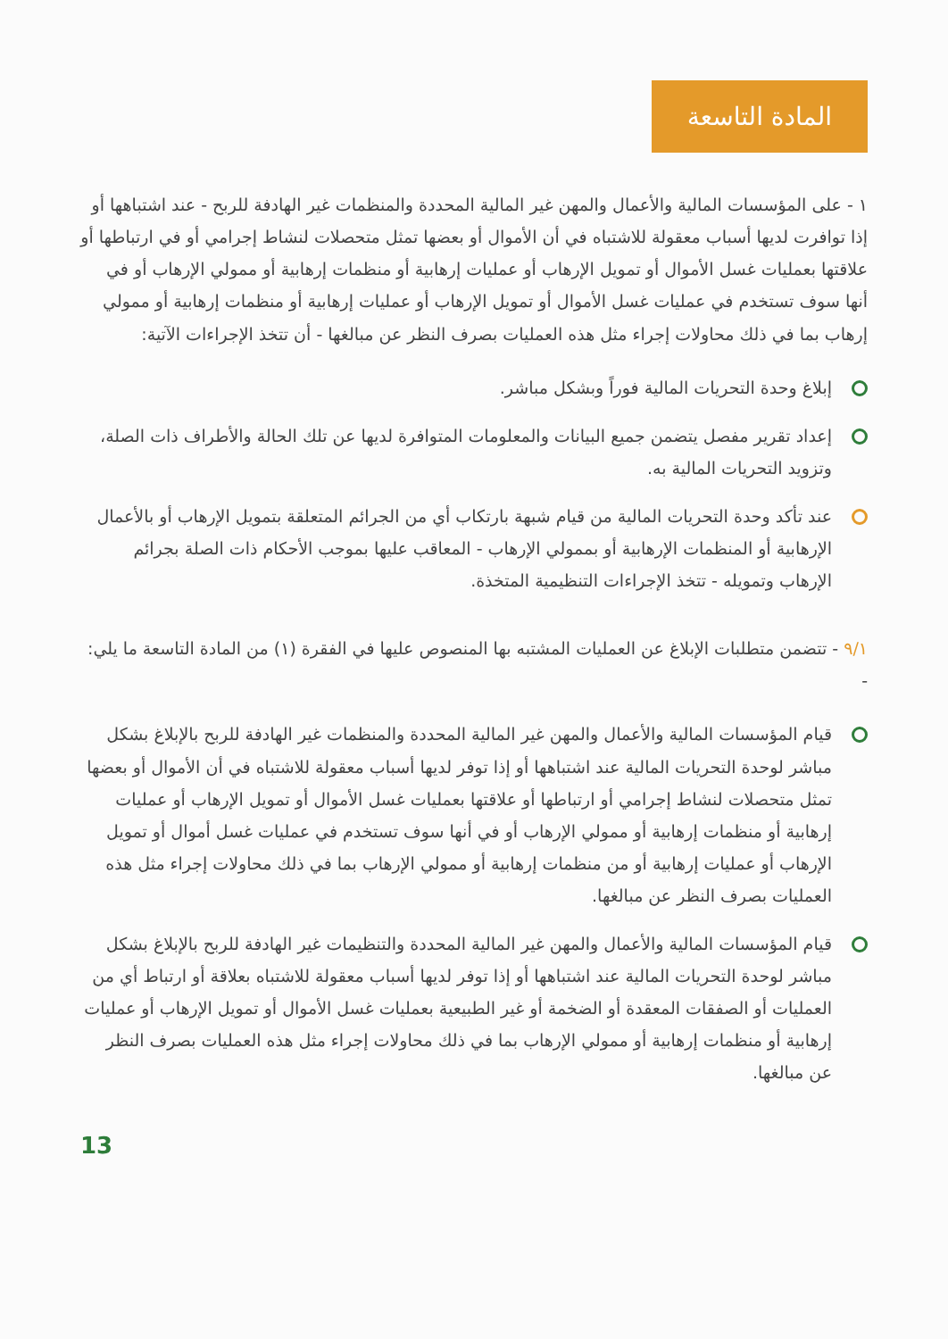المادة التاسعة
١ - على المؤسسات المالية والأعمال والمهن غير المالية المحددة والمنظمات غير الهادفة للربح - عند اشتباهها أو إذا توافرت لديها أسباب معقولة للاشتباه في أن الأموال أو بعضها تمثل متحصلات لنشاط إجرامي أو في ارتباطها أو علاقتها بعمليات غسل الأموال أو تمويل الإرهاب أو عمليات إرهابية أو منظمات إرهابية أو ممولي الإرهاب أو في أنها سوف تستخدم في عمليات غسل الأموال أو تمويل الإرهاب أو عمليات إرهابية أو منظمات إرهابية أو ممولي إرهاب بما في ذلك محاولات إجراء مثل هذه العمليات بصرف النظر عن مبالغها - أن تتخذ الإجراءات الآتية:
إبلاغ وحدة التحريات المالية فوراً وبشكل مباشر.
إعداد تقرير مفصل يتضمن جميع البيانات والمعلومات المتوافرة لديها عن تلك الحالة والأطراف ذات الصلة، وتزويد التحريات المالية به.
عند تأكد وحدة التحريات المالية من قيام شبهة بارتكاب أي من الجرائم المتعلقة بتمويل الإرهاب أو بالأعمال الإرهابية أو المنظمات الإرهابية أو بممولي الإرهاب - المعاقب عليها بموجب الأحكام ذات الصلة بجرائم الإرهاب وتمويله - تتخذ الإجراءات التنظيمية المتخذة.
٩/١ - تتضمن متطلبات الإبلاغ عن العمليات المشتبه بها المنصوص عليها في الفقرة (١) من المادة التاسعة ما يلي: -
قيام المؤسسات المالية والأعمال والمهن غير المالية المحددة والمنظمات غير الهادفة للربح بالإبلاغ بشكل مباشر لوحدة التحريات المالية عند اشتباهها أو إذا توفر لديها أسباب معقولة للاشتباه في أن الأموال أو بعضها تمثل متحصلات لنشاط إجرامي أو ارتباطها أو علاقتها بعمليات غسل الأموال أو تمويل الإرهاب أو عمليات إرهابية أو منظمات إرهابية أو ممولي الإرهاب أو في أنها سوف تستخدم في عمليات غسل أموال أو تمويل الإرهاب أو عمليات إرهابية أو من منظمات إرهابية أو ممولي الإرهاب بما في ذلك محاولات إجراء مثل هذه العمليات بصرف النظر عن مبالغها.
قيام المؤسسات المالية والأعمال والمهن غير المالية المحددة والتنظيمات غير الهادفة للربح بالإبلاغ بشكل مباشر لوحدة التحريات المالية عند اشتباهها أو إذا توفر لديها أسباب معقولة للاشتباه بعلاقة أو ارتباط أي من العمليات أو الصفقات المعقدة أو الضخمة أو غير الطبيعية بعمليات غسل الأموال أو تمويل الإرهاب أو عمليات إرهابية أو منظمات إرهابية أو ممولي الإرهاب بما في ذلك محاولات إجراء مثل هذه العمليات بصرف النظر عن مبالغها.
13